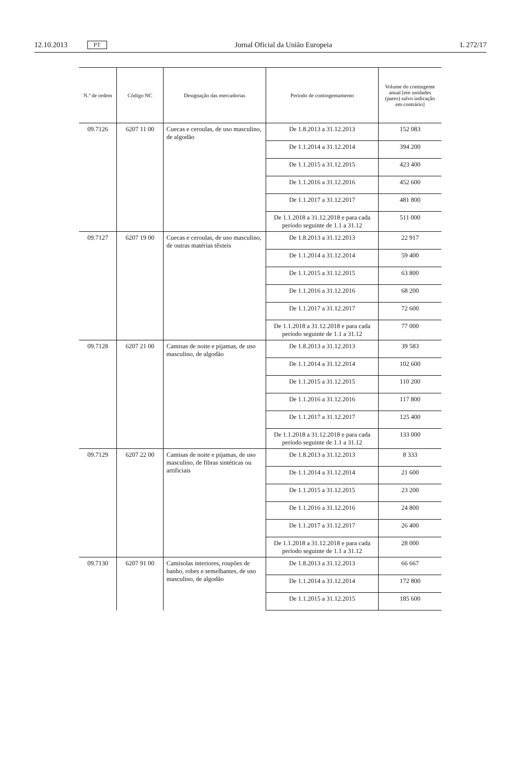12.10.2013 PT Jornal Oficial da União Europeia L 272/17
| N.º de ordem | Código NC | Designação das mercadorias | Período de contingentamento | Volume do contingente anual [em unidades (pares) salvo indicação em contrário] |
| --- | --- | --- | --- | --- |
| 09.7126 | 6207 11 00 | Cuecas e ceroulas, de uso masculino, de algodão | De 1.8.2013 a 31.12.2013 | 152 083 |
| | | | De 1.1.2014 a 31.12.2014 | 394 200 |
| | | | De 1.1.2015 a 31.12.2015 | 423 400 |
| | | | De 1.1.2016 a 31.12.2016 | 452 600 |
| | | | De 1.1.2017 a 31.12.2017 | 481 800 |
| | | | De 1.1.2018 a 31.12.2018 e para cada período seguinte de 1.1 a 31.12 | 511 000 |
| 09.7127 | 6207 19 00 | Cuecas e ceroulas, de uso masculino, de outras matérias têxteis | De 1.8.2013 a 31.12.2013 | 22 917 |
| | | | De 1.1.2014 a 31.12.2014 | 59 400 |
| | | | De 1.1.2015 a 31.12.2015 | 63 800 |
| | | | De 1.1.2016 a 31.12.2016 | 68 200 |
| | | | De 1.1.2017 a 31.12.2017 | 72 600 |
| | | | De 1.1.2018 a 31.12.2018 e para cada período seguinte de 1.1 a 31.12 | 77 000 |
| 09.7128 | 6207 21 00 | Camisas de noite e pijamas, de uso masculino, de algodão | De 1.8.2013 a 31.12.2013 | 39 583 |
| | | | De 1.1.2014 a 31.12.2014 | 102 600 |
| | | | De 1.1.2015 a 31.12.2015 | 110 200 |
| | | | De 1.1.2016 a 31.12.2016 | 117 800 |
| | | | De 1.1.2017 a 31.12.2017 | 125 400 |
| | | | De 1.1.2018 a 31.12.2018 e para cada período seguinte de 1.1 a 31.12 | 133 000 |
| 09.7129 | 6207 22 00 | Camisas de noite e pijamas, de uso masculino, de fibras sintéticas ou artificiais | De 1.8.2013 a 31.12.2013 | 8 333 |
| | | | De 1.1.2014 a 31.12.2014 | 21 600 |
| | | | De 1.1.2015 a 31.12.2015 | 23 200 |
| | | | De 1.1.2016 a 31.12.2016 | 24 800 |
| | | | De 1.1.2017 a 31.12.2017 | 26 400 |
| | | | De 1.1.2018 a 31.12.2018 e para cada período seguinte de 1.1 a 31.12 | 28 000 |
| 09.7130 | 6207 91 00 | Camisolas interiores, roupões de banho, robes e semelhantes, de uso masculino, de algodão | De 1.8.2013 a 31.12.2013 | 66 667 |
| | | | De 1.1.2014 a 31.12.2014 | 172 800 |
| | | | De 1.1.2015 a 31.12.2015 | 185 600 |